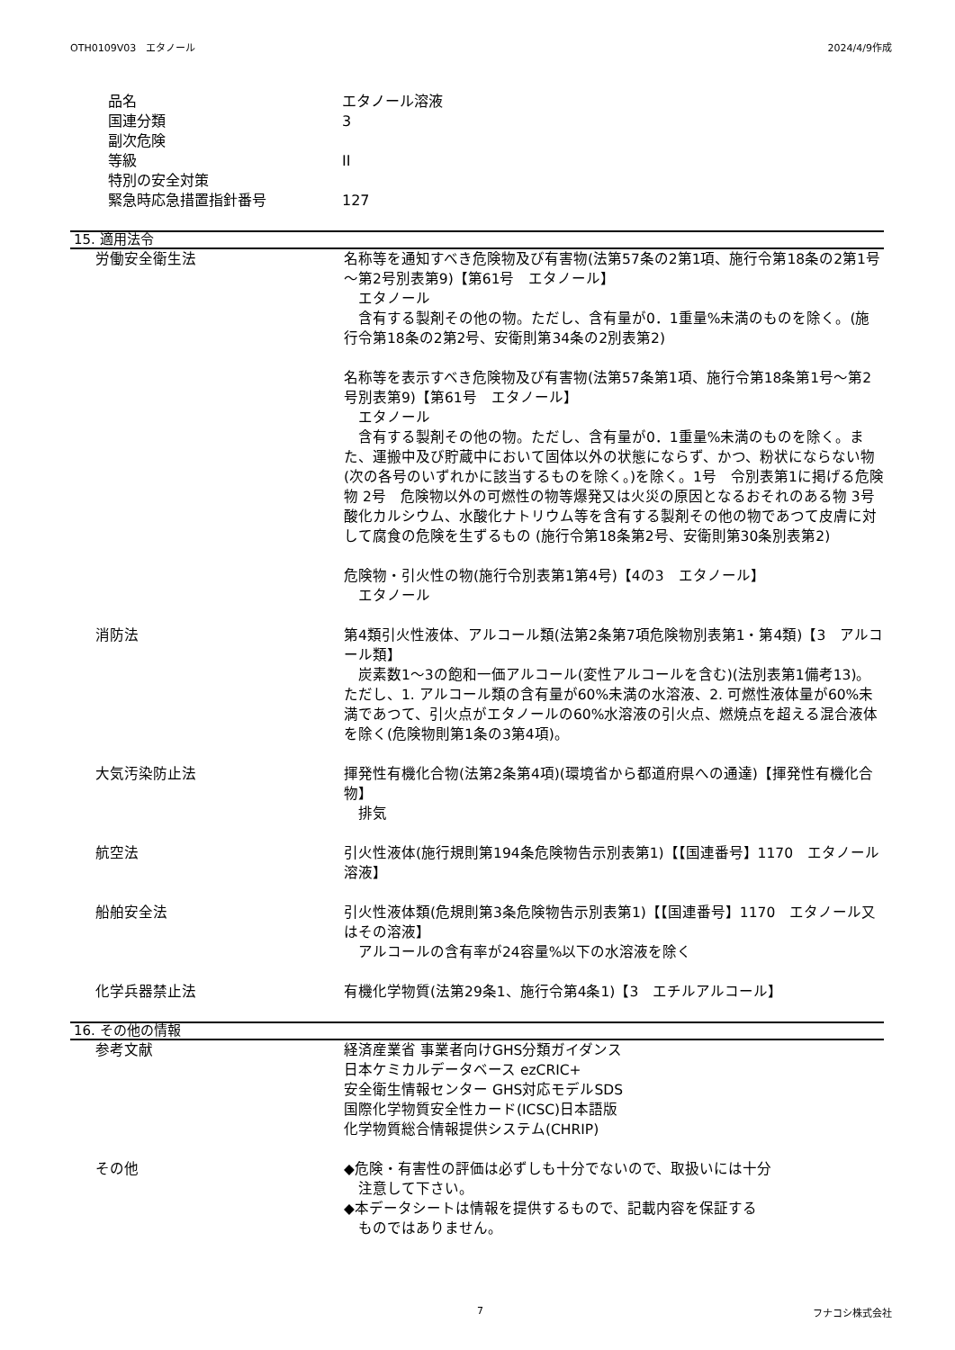OTH0109V03　エタノール 2024/4/9作成
品名 エタノール溶液
国連分類 3
副次危険
等級 II
特別の安全対策
緊急時応急措置指針番号 127
15. 適用法令
労働安全衛生法 名称等を通知すべき危険物及び有害物(法第57条の2第1項、施行令第18条の2第1号～第2号別表第9)【第61号　エタノール】
　エタノール
　含有する製剤その他の物。ただし、含有量が0．1重量%未満のものを除く。(施行令第18条の2第2号、安衛則第34条の2別表第2)
名称等を表示すべき危険物及び有害物(法第57条第1項、施行令第18条第1号～第2号別表第9)【第61号　エタノール】
　エタノール
　含有する製剤その他の物。ただし、含有量が0．1重量%未満のものを除く。また、運搬中及び貯蔵中において固体以外の状態にならず、かつ、粉状にならない物(次の各号のいずれかに該当するものを除く。)を除く。1号　令別表第1に掲げる危険物 2号　危険物以外の可燃性の物等爆発又は火災の原因となるおそれのある物 3号　酸化カルシウム、水酸化ナトリウム等を含有する製剤その他の物であつて皮膚に対して腐食の危険を生ずるもの (施行令第18条第2号、安衛則第30条別表第2)
危険物・引火性の物(施行令別表第1第4号)【4の3　エタノール】
　エタノール
消防法 第4類引火性液体、アルコール類(法第2条第7項危険物別表第1・第4類)【3　アルコール類】
　炭素数1～3の飽和一価アルコール(変性アルコールを含む)(法別表第1備考13)。ただし、1. アルコール類の含有量が60%未満の水溶液、2. 可燃性液体量が60%未満であつて、引火点がエタノールの60%水溶液の引火点、燃焼点を超える混合液体を除く(危険物則第1条の3第4項)。
大気汚染防止法 揮発性有機化合物(法第2条第4項)(環境省から都道府県への通達)【揮発性有機化合物】
　排気
航空法 引火性液体(施行規則第194条危険物告示別表第1)【【国連番号】1170　エタノール溶液】
船舶安全法 引火性液体類(危規則第3条危険物告示別表第1)【【国連番号】1170　エタノール又はその溶液】
　アルコールの含有率が24容量%以下の水溶液を除く
化学兵器禁止法 有機化学物質(法第29条1、施行令第4条1)【3　エチルアルコール】
16. その他の情報
参考文献 経済産業省 事業者向けGHS分類ガイダンス
日本ケミカルデータベース ezCRIC+
安全衛生情報センター GHS対応モデルSDS
国際化学物質安全性カード(ICSC)日本語版
化学物質総合情報提供システム(CHRIP)
その他 ◆危険・有害性の評価は必ずしも十分でないので、取扱いには十分
　注意して下さい。
◆本データシートは情報を提供するもので、記載内容を保証する
　ものではありません。
7 フナコシ株式会社